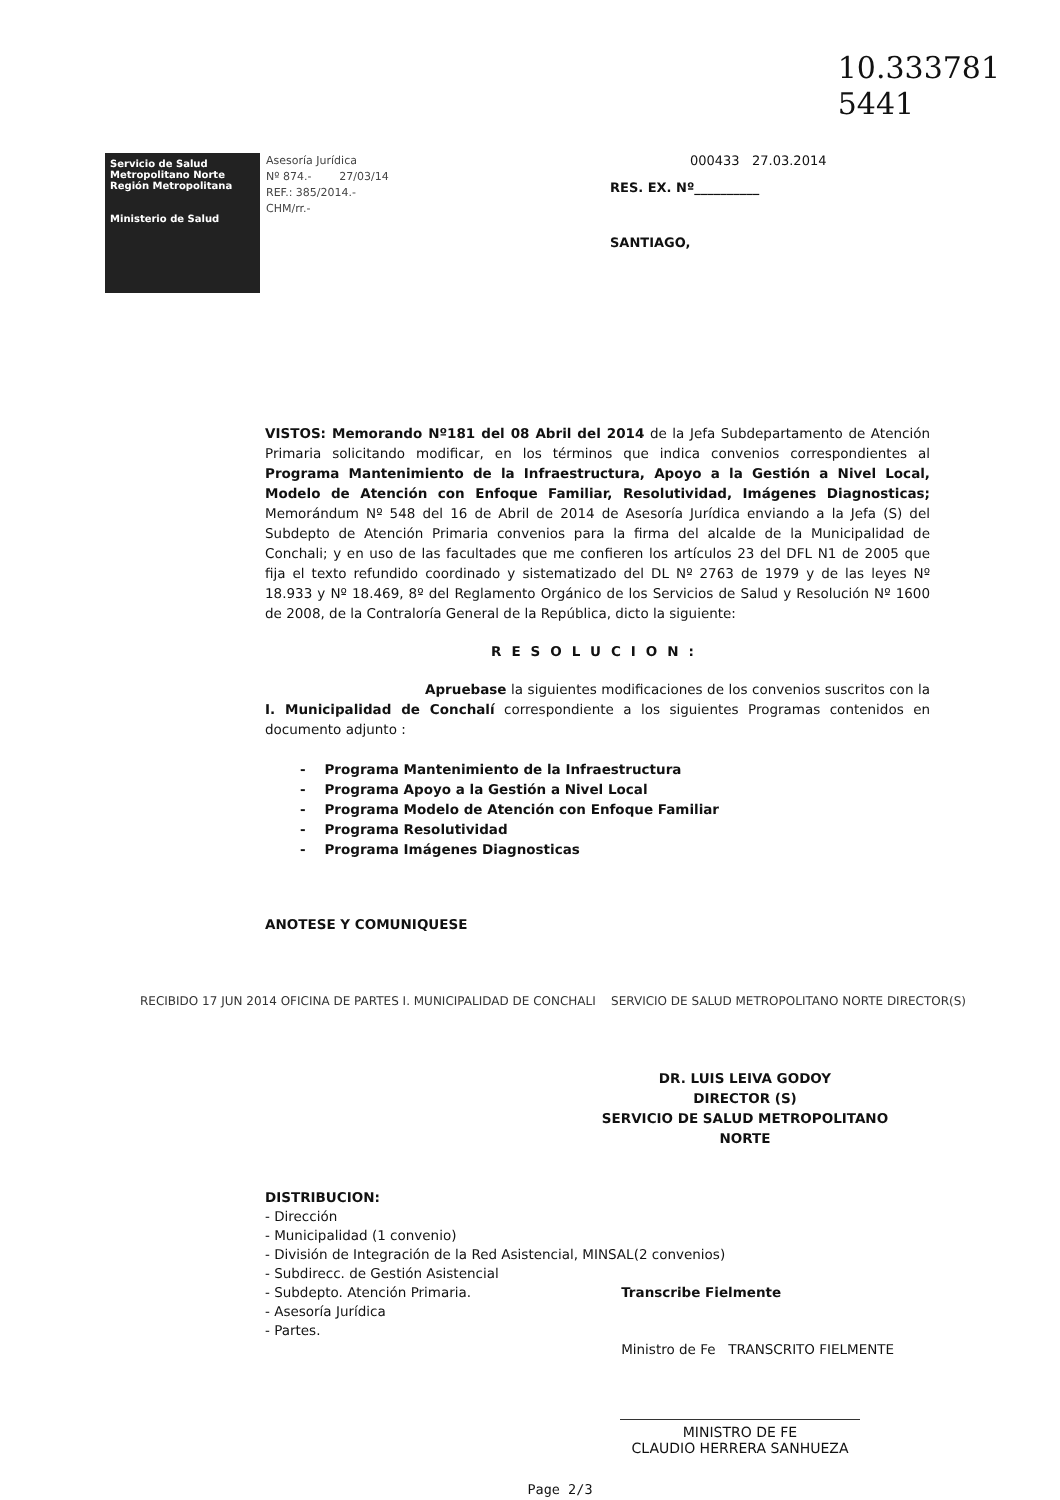10.333781
5441
Servicio de Salud Metropolitano Norte
Región Metropolitana
Ministerio de Salud
Asesoría Jurídica
Nº 874.- 27/03/14
REF.: 385/2014.-
CHM/rr.-
000433 27.03.2014
RES. EX. Nº__________
SANTIAGO,
VISTOS: Memorando Nº181 del 08 Abril del 2014 de la Jefa Subdepartamento de Atención Primaria solicitando modificar, en los términos que indica convenios correspondientes al Programa Mantenimiento de la Infraestructura, Apoyo a la Gestión a Nivel Local, Modelo de Atención con Enfoque Familiar, Resolutividad, Imágenes Diagnosticas; Memorándum Nº 548 del 16 de Abril de 2014 de Asesoría Jurídica enviando a la Jefa (S) del Subdepto de Atención Primaria convenios para la firma del alcalde de la Municipalidad de Conchali; y en uso de las facultades que me confieren los artículos 23 del DFL N1 de 2005 que fija el texto refundido coordinado y sistematizado del DL Nº 2763 de 1979 y de las leyes Nº 18.933 y Nº 18.469, 8º del Reglamento Orgánico de los Servicios de Salud y Resolución Nº 1600 de 2008, de la Contraloría General de la República, dicto la siguiente:
RESOLUCION:
Apruebase la siguientes modificaciones de los convenios suscritos con la I. Municipalidad de Conchalí correspondiente a los siguientes Programas contenidos en documento adjunto :
- Programa Mantenimiento de la Infraestructura
- Programa Apoyo a la Gestión a Nivel Local
- Programa Modelo de Atención con Enfoque Familiar
- Programa Resolutividad
- Programa Imágenes Diagnosticas
ANOTESE Y COMUNIQUESE
RECIBIDO 17 JUN 2014 OFICINA DE PARTES I. MUNICIPALIDAD DE CONCHALI SERVICIO DE SALUD METROPOLITANO NORTE DIRECTOR(S)
DR. LUIS LEIVA GODOY
DIRECTOR (S)
SERVICIO DE SALUD METROPOLITANO NORTE
DISTRIBUCION:
- Dirección
- Municipalidad (1 convenio)
- División de Integración de la Red Asistencial, MINSAL(2 convenios)
- Subdirecc. de Gestión Asistencial
- Subdepto. Atención Primaria.
- Asesoría Jurídica
- Partes.
Transcribe Fielmente
Ministro de Fe TRANSCRITO FIELMENTE
MINISTRO DE FE
CLAUDIO HERRERA SANHUEZA
Page 2/3